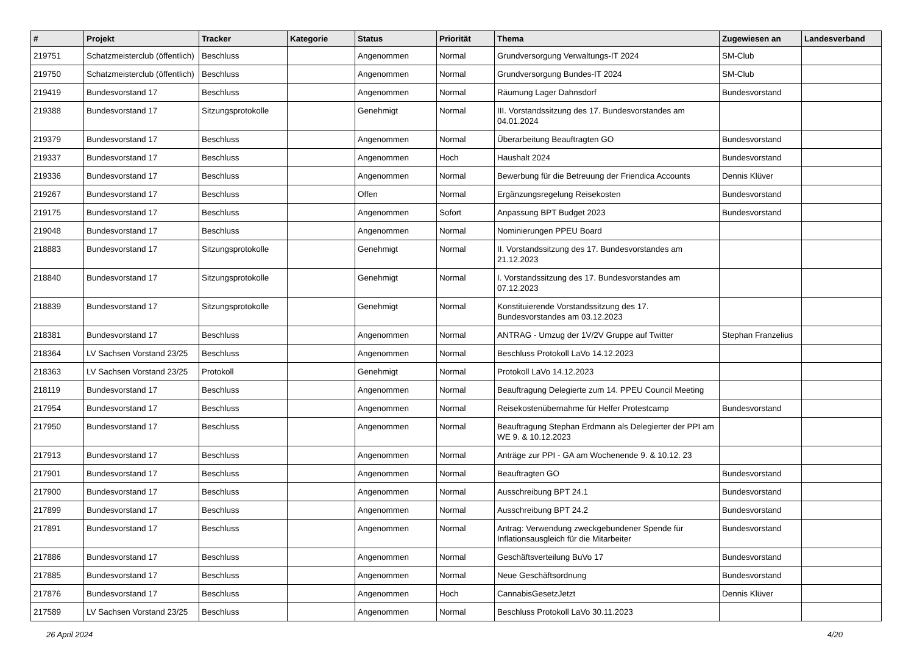| # | Projekt | Tracker | Kategorie | Status | Priorität | Thema | Zugewiesen an | Landesverband |
| --- | --- | --- | --- | --- | --- | --- | --- | --- |
| 219751 | Schatzmeisterclub (öffentlich) | Beschluss | | Angenommen | Normal | Grundversorgung Verwaltungs-IT 2024 | SM-Club | |
| 219750 | Schatzmeisterclub (öffentlich) | Beschluss | | Angenommen | Normal | Grundversorgung Bundes-IT 2024 | SM-Club | |
| 219419 | Bundesvorstand 17 | Beschluss | | Angenommen | Normal | Räumung Lager Dahnsdorf | Bundesvorstand | |
| 219388 | Bundesvorstand 17 | Sitzungsprotokolle | | Genehmigt | Normal | III. Vorstandssitzung des 17. Bundesvorstandes am 04.01.2024 | | |
| 219379 | Bundesvorstand 17 | Beschluss | | Angenommen | Normal | Überarbeitung Beauftragten GO | Bundesvorstand | |
| 219337 | Bundesvorstand 17 | Beschluss | | Angenommen | Hoch | Haushalt 2024 | Bundesvorstand | |
| 219336 | Bundesvorstand 17 | Beschluss | | Angenommen | Normal | Bewerbung für die Betreuung der Friendica Accounts | Dennis Klüver | |
| 219267 | Bundesvorstand 17 | Beschluss | | Offen | Normal | Ergänzungsregelung Reisekosten | Bundesvorstand | |
| 219175 | Bundesvorstand 17 | Beschluss | | Angenommen | Sofort | Anpassung BPT Budget 2023 | Bundesvorstand | |
| 219048 | Bundesvorstand 17 | Beschluss | | Angenommen | Normal | Nominierungen PPEU Board | | |
| 218883 | Bundesvorstand 17 | Sitzungsprotokolle | | Genehmigt | Normal | II. Vorstandssitzung des 17. Bundesvorstandes am 21.12.2023 | | |
| 218840 | Bundesvorstand 17 | Sitzungsprotokolle | | Genehmigt | Normal | I. Vorstandssitzung des 17. Bundesvorstandes am 07.12.2023 | | |
| 218839 | Bundesvorstand 17 | Sitzungsprotokolle | | Genehmigt | Normal | Konstituierende Vorstandssitzung des 17. Bundesvorstandes am 03.12.2023 | | |
| 218381 | Bundesvorstand 17 | Beschluss | | Angenommen | Normal | ANTRAG - Umzug der 1V/2V Gruppe auf Twitter | Stephan Franzelius | |
| 218364 | LV Sachsen Vorstand 23/25 | Beschluss | | Angenommen | Normal | Beschluss Protokoll LaVo 14.12.2023 | | |
| 218363 | LV Sachsen Vorstand 23/25 | Protokoll | | Genehmigt | Normal | Protokoll LaVo 14.12.2023 | | |
| 218119 | Bundesvorstand 17 | Beschluss | | Angenommen | Normal | Beauftragung Delegierte zum 14. PPEU Council Meeting | | |
| 217954 | Bundesvorstand 17 | Beschluss | | Angenommen | Normal | Reisekostenübernahme für Helfer Protestcamp | Bundesvorstand | |
| 217950 | Bundesvorstand 17 | Beschluss | | Angenommen | Normal | Beauftragung Stephan Erdmann als Delegierter der PPI am WE 9. & 10.12.2023 | | |
| 217913 | Bundesvorstand 17 | Beschluss | | Angenommen | Normal | Anträge zur PPI - GA am Wochenende 9. & 10.12. 23 | | |
| 217901 | Bundesvorstand 17 | Beschluss | | Angenommen | Normal | Beauftragten GO | Bundesvorstand | |
| 217900 | Bundesvorstand 17 | Beschluss | | Angenommen | Normal | Ausschreibung BPT 24.1 | Bundesvorstand | |
| 217899 | Bundesvorstand 17 | Beschluss | | Angenommen | Normal | Ausschreibung BPT 24.2 | Bundesvorstand | |
| 217891 | Bundesvorstand 17 | Beschluss | | Angenommen | Normal | Antrag: Verwendung zweckgebundener Spende für Inflationsausgleich für die Mitarbeiter | Bundesvorstand | |
| 217886 | Bundesvorstand 17 | Beschluss | | Angenommen | Normal | Geschäftsverteilung BuVo 17 | Bundesvorstand | |
| 217885 | Bundesvorstand 17 | Beschluss | | Angenommen | Normal | Neue Geschäftsordnung | Bundesvorstand | |
| 217876 | Bundesvorstand 17 | Beschluss | | Angenommen | Hoch | CannabisGesetzJetzt | Dennis Klüver | |
| 217589 | LV Sachsen Vorstand 23/25 | Beschluss | | Angenommen | Normal | Beschluss Protokoll LaVo 30.11.2023 | | |
26 April 2024 4/20